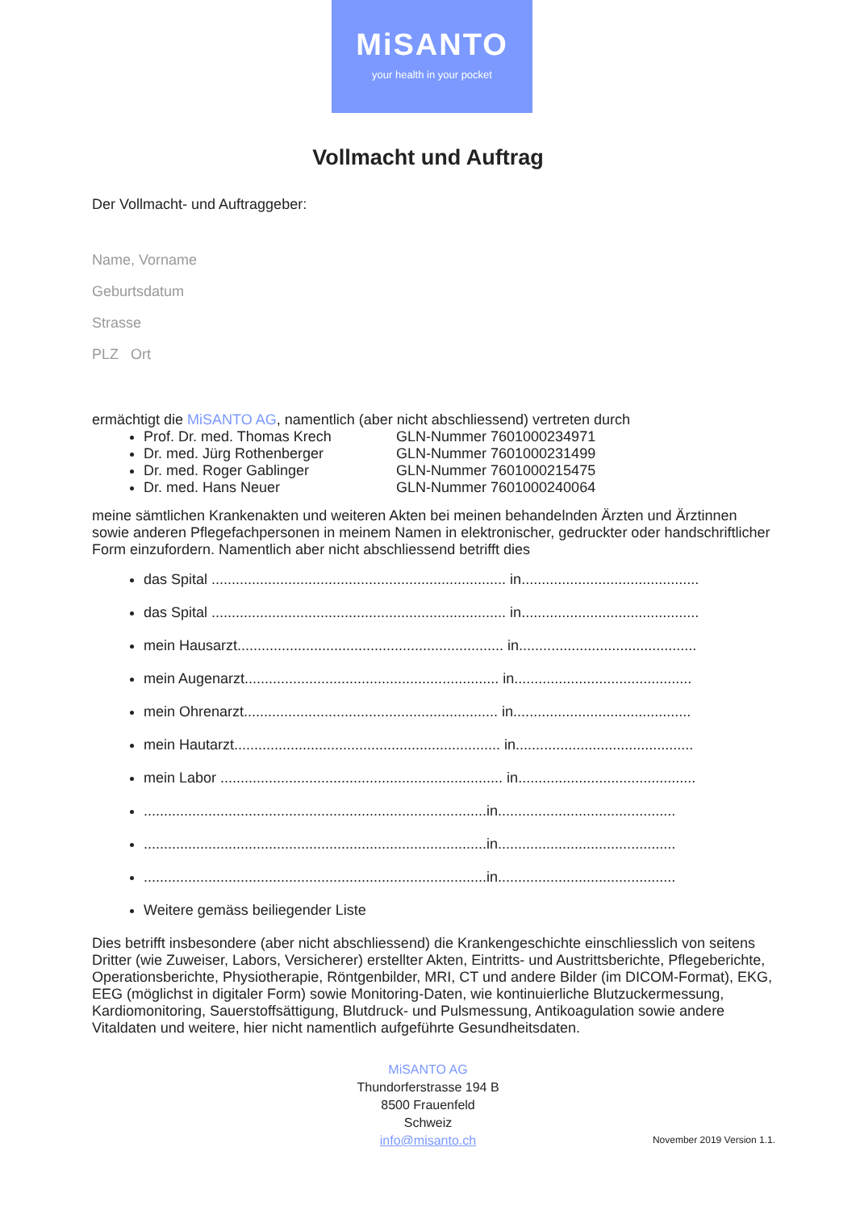MiSANTO
your health in your pocket
Vollmacht und Auftrag
Der Vollmacht- und Auftraggeber:
Name, Vorname
Geburtsdatum
Strasse
PLZ Ort
ermächtigt die MiSANTO AG, namentlich (aber nicht abschliessend) vertreten durch
Prof. Dr. med. Thomas Krech GLN-Nummer 7601000234971
Dr. med. Jürg Rothenberger GLN-Nummer 7601000231499
Dr. med. Roger Gablinger GLN-Nummer 7601000215475
Dr. med. Hans Neuer GLN-Nummer 7601000240064
meine sämtlichen Krankenakten und weiteren Akten bei meinen behandelnden Ärzten und Ärztinnen sowie anderen Pflegefachpersonen in meinem Namen in elektronischer, gedruckter oder handschriftlicher Form einzufordern. Namentlich aber nicht abschliessend betrifft dies
das Spital ......................................................................... in............................................
das Spital ......................................................................... in............................................
mein Hausarzt.................................................................. in............................................
mein Augenarzt............................................................... in............................................
mein Ohrenarzt............................................................... in............................................
mein Hautarzt.................................................................. in............................................
mein Labor ...................................................................... in............................................
.....................................................................................in............................................
.....................................................................................in............................................
.....................................................................................in............................................
Weitere gemäss beiliegender Liste
Dies betrifft insbesondere (aber nicht abschliessend) die Krankengeschichte einschliesslich von seitens Dritter (wie Zuweiser, Labors, Versicherer) erstellter Akten, Eintritts- und Austrittsberichte, Pflegeberichte, Operationsberichte, Physiotherapie, Röntgenbilder, MRI, CT und andere Bilder (im DICOM-Format), EKG, EEG (möglichst in digitaler Form) sowie Monitoring-Daten, wie kontinuierliche Blutzuckermessung, Kardiomonitoring, Sauerstoffsättigung, Blutdruck- und Pulsmessung, Antikoagulation sowie andere Vitaldaten und weitere, hier nicht namentlich aufgeführte Gesundheitsdaten.
MiSANTO AG
Thundorferstrasse 194 B
8500 Frauenfeld
Schweiz
info@misanto.ch
November 2019 Version 1.1.